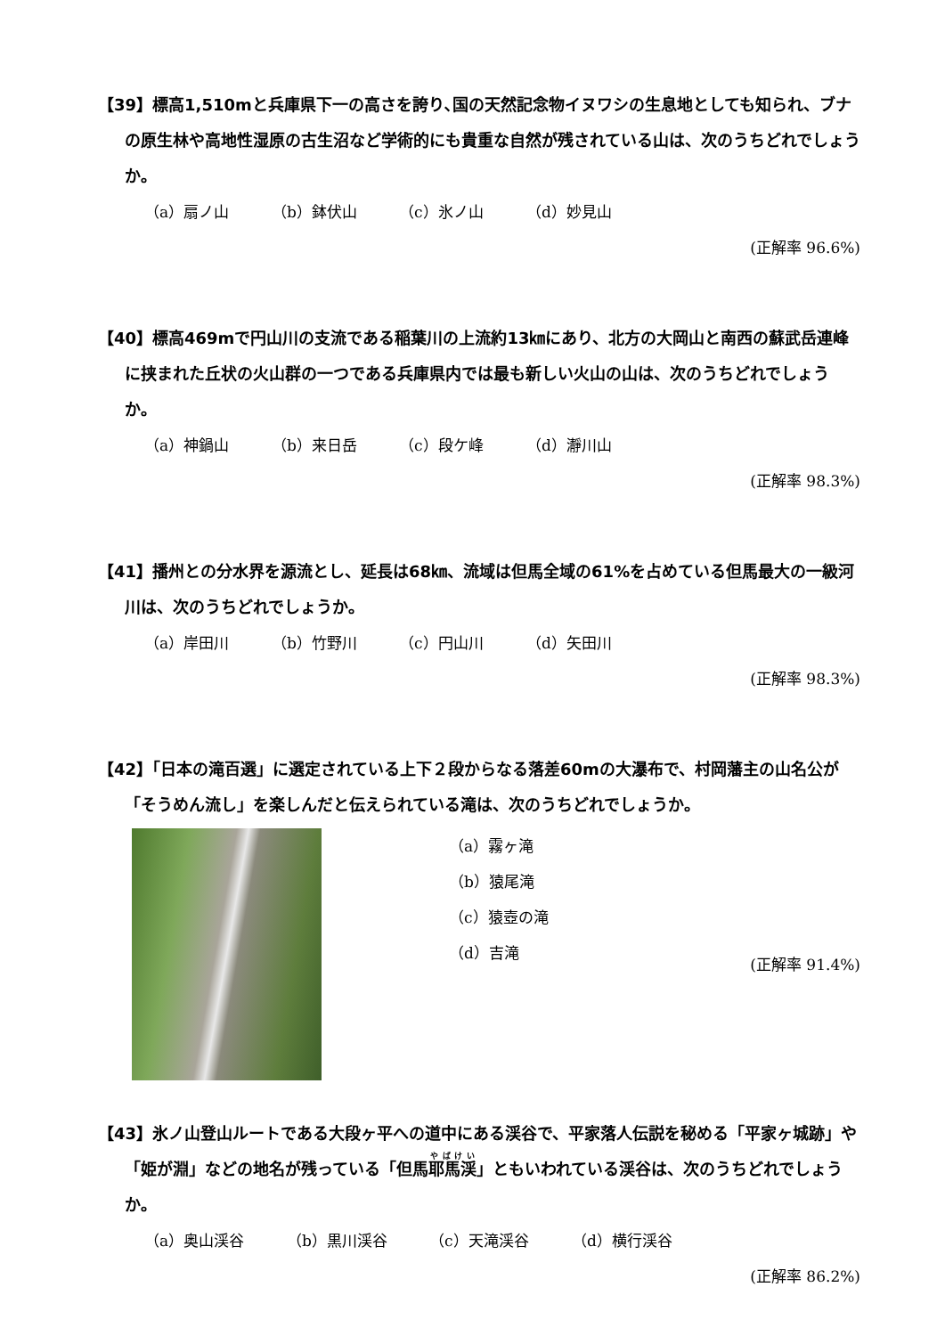【39】標高1,510mと兵庫県下一の高さを誇り､国の天然記念物イヌワシの生息地としても知られ、ブナの原生林や高地性湿原の古生沼など学術的にも貴重な自然が残されている山は、次のうちどれでしょうか。
（a）扇ノ山 （b）鉢伏山 （c）氷ノ山 （d）妙見山
(正解率 96.6%)
【40】標高469mで円山川の支流である稲葉川の上流約13㎞にあり、北方の大岡山と南西の蘇武岳連峰に挟まれた丘状の火山群の一つである兵庫県内では最も新しい火山の山は、次のうちどれでしょうか。
（a）神鍋山 （b）来日岳 （c）段ケ峰 （d）瀞川山
(正解率 98.3%)
【41】播州との分水界を源流とし、延長は68㎞、流域は但馬全域の61%を占めている但馬最大の一級河川は、次のうちどれでしょうか。
（a）岸田川 （b）竹野川 （c）円山川 （d）矢田川
(正解率 98.3%)
【42】「日本の滝百選」に選定されている上下２段からなる落差60mの大瀑布で、村岡藩主の山名公が「そうめん流し」を楽しんだと伝えられている滝は、次のうちどれでしょうか。
（a）霧ヶ滝
（b）猿尾滝
（c）猿壺の滝
（d）吉滝
(正解率 91.4%)
【43】氷ノ山登山ルートである大段ヶ平への道中にある渓谷で、平家落人伝説を秘める「平家ヶ城跡」や「姫が淵」などの地名が残っている「但馬耶馬渓」ともいわれている渓谷は、次のうちどれでしょうか。
（a）奥山渓谷 （b）黒川渓谷 （c）天滝渓谷 （d）横行渓谷
(正解率 86.2%)